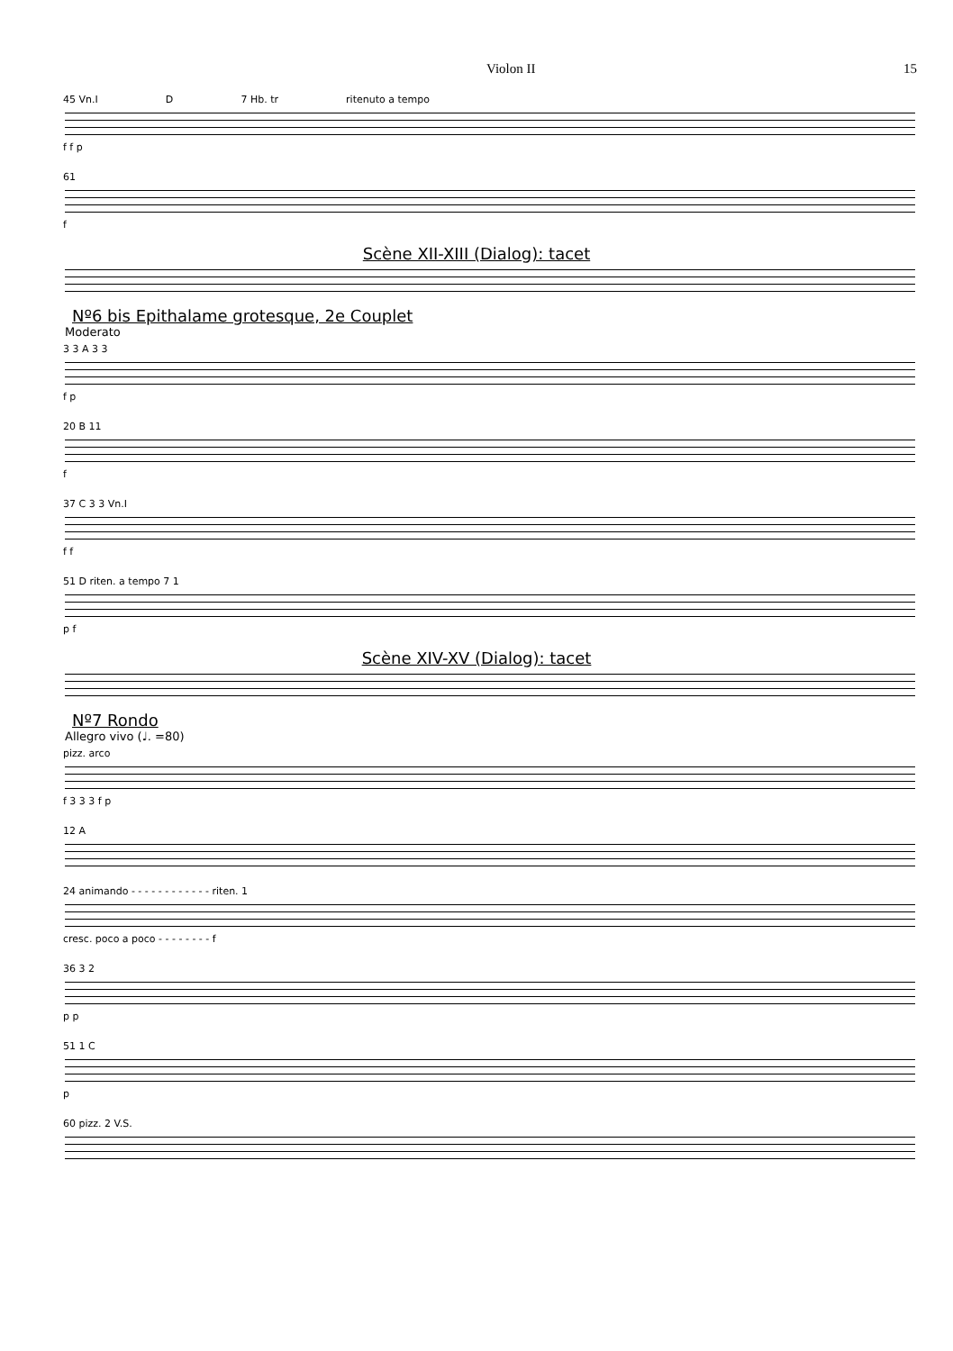Violon II 15
45 Vn.I D 7 Hb. tr ritenuto a tempo
f f p
61
f
Scène XII-XIII (Dialog): tacet
Nº6 bis Epithalame grotesque, 2e Couplet
Moderato
3 3 A 3 3
f p
20 B 11
f
37 C 3 3 Vn.I
f f
51 D riten. a tempo 7 1
p f
Scène XIV-XV (Dialog): tacet
Nº7 Rondo
Allegro vivo (♩. =80)
pizz. arco
f 3 3 3 f p
12 A
24 animando - - - - - - - - - - - - riten. 1
cresc. poco a poco - - - - - - - - f
36 3 2
p p
51 1 C
p
60 pizz. 2 V.S.